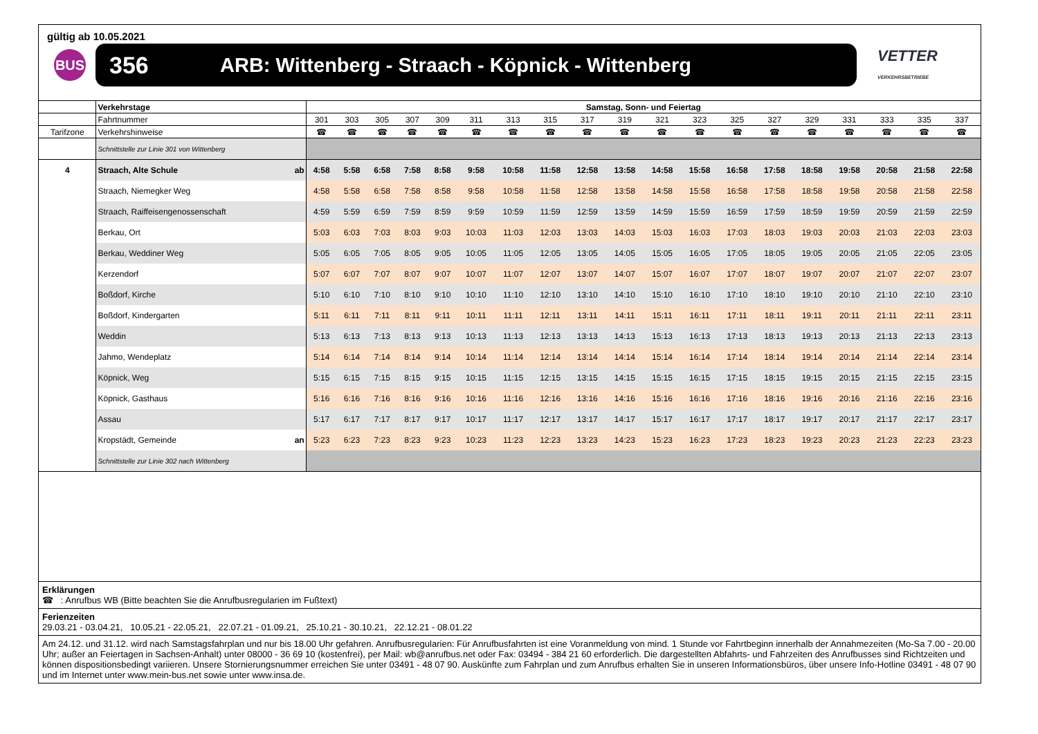gültig ab 10.05.2021
BUS
356 ARB: Wittenberg - Straach - Köpnick - Wittenberg
VETTER
VERKEHRSBETRIEBE
| | Verkehrstage | Samstag, Sonn- und Feiertag | | | | | | | | | | | | | | | | | | |
| | Fahrtnummer | 301 | 303 | 305 | 307 | 309 | 311 | 313 | 315 | 317 | 319 | 321 | 323 | 325 | 327 | 329 | 331 | 333 | 335 | 337 |
| Tarifzone | Verkehrshinweise | ☎ | ☎ | ☎ | ☎ | ☎ | ☎ | ☎ | ☎ | ☎ | ☎ | ☎ | ☎ | ☎ | ☎ | ☎ | ☎ | ☎ | ☎ | ☎ |
| | Schnittstelle zur Linie 301 von Wittenberg | | | | | | | | | | | | | | | | | | | |
| 4 | Straach, Alte Schule ab | 4:58 | 5:58 | 6:58 | 7:58 | 8:58 | 9:58 | 10:58 | 11:58 | 12:58 | 13:58 | 14:58 | 15:58 | 16:58 | 17:58 | 18:58 | 19:58 | 20:58 | 21:58 | 22:58 |
| | Straach, Niemegker Weg | 4:58 | 5:58 | 6:58 | 7:58 | 8:58 | 9:58 | 10:58 | 11:58 | 12:58 | 13:58 | 14:58 | 15:58 | 16:58 | 17:58 | 18:58 | 19:58 | 20:58 | 21:58 | 22:58 |
| | Straach, Raiffeisengenossenschaft | 4:59 | 5:59 | 6:59 | 7:59 | 8:59 | 9:59 | 10:59 | 11:59 | 12:59 | 13:59 | 14:59 | 15:59 | 16:59 | 17:59 | 18:59 | 19:59 | 20:59 | 21:59 | 22:59 |
| | Berkau, Ort | 5:03 | 6:03 | 7:03 | 8:03 | 9:03 | 10:03 | 11:03 | 12:03 | 13:03 | 14:03 | 15:03 | 16:03 | 17:03 | 18:03 | 19:03 | 20:03 | 21:03 | 22:03 | 23:03 |
| | Berkau, Weddiner Weg | 5:05 | 6:05 | 7:05 | 8:05 | 9:05 | 10:05 | 11:05 | 12:05 | 13:05 | 14:05 | 15:05 | 16:05 | 17:05 | 18:05 | 19:05 | 20:05 | 21:05 | 22:05 | 23:05 |
| | Kerzendorf | 5:07 | 6:07 | 7:07 | 8:07 | 9:07 | 10:07 | 11:07 | 12:07 | 13:07 | 14:07 | 15:07 | 16:07 | 17:07 | 18:07 | 19:07 | 20:07 | 21:07 | 22:07 | 23:07 |
| | Boßdorf, Kirche | 5:10 | 6:10 | 7:10 | 8:10 | 9:10 | 10:10 | 11:10 | 12:10 | 13:10 | 14:10 | 15:10 | 16:10 | 17:10 | 18:10 | 19:10 | 20:10 | 21:10 | 22:10 | 23:10 |
| | Boßdorf, Kindergarten | 5:11 | 6:11 | 7:11 | 8:11 | 9:11 | 10:11 | 11:11 | 12:11 | 13:11 | 14:11 | 15:11 | 16:11 | 17:11 | 18:11 | 19:11 | 20:11 | 21:11 | 22:11 | 23:11 |
| | Weddin | 5:13 | 6:13 | 7:13 | 8:13 | 9:13 | 10:13 | 11:13 | 12:13 | 13:13 | 14:13 | 15:13 | 16:13 | 17:13 | 18:13 | 19:13 | 20:13 | 21:13 | 22:13 | 23:13 |
| | Jahmo, Wendeplatz | 5:14 | 6:14 | 7:14 | 8:14 | 9:14 | 10:14 | 11:14 | 12:14 | 13:14 | 14:14 | 15:14 | 16:14 | 17:14 | 18:14 | 19:14 | 20:14 | 21:14 | 22:14 | 23:14 |
| | Köpnick, Weg | 5:15 | 6:15 | 7:15 | 8:15 | 9:15 | 10:15 | 11:15 | 12:15 | 13:15 | 14:15 | 15:15 | 16:15 | 17:15 | 18:15 | 19:15 | 20:15 | 21:15 | 22:15 | 23:15 |
| | Köpnick, Gasthaus | 5:16 | 6:16 | 7:16 | 8:16 | 9:16 | 10:16 | 11:16 | 12:16 | 13:16 | 14:16 | 15:16 | 16:16 | 17:16 | 18:16 | 19:16 | 20:16 | 21:16 | 22:16 | 23:16 |
| | Assau | 5:17 | 6:17 | 7:17 | 8:17 | 9:17 | 10:17 | 11:17 | 12:17 | 13:17 | 14:17 | 15:17 | 16:17 | 17:17 | 18:17 | 19:17 | 20:17 | 21:17 | 22:17 | 23:17 |
| | Kropstädt, Gemeinde an | 5:23 | 6:23 | 7:23 | 8:23 | 9:23 | 10:23 | 11:23 | 12:23 | 13:23 | 14:23 | 15:23 | 16:23 | 17:23 | 18:23 | 19:23 | 20:23 | 21:23 | 22:23 | 23:23 |
| | Schnittstelle zur Linie 302 nach Wittenberg | | | | | | | | | | | | | | | | | | | |
Erklärungen
☎ : Anrufbus WB (Bitte beachten Sie die Anrufbusregularien im Fußtext)
Ferienzeiten
29.03.21 - 03.04.21, 10.05.21 - 22.05.21, 22.07.21 - 01.09.21, 25.10.21 - 30.10.21, 22.12.21 - 08.01.22
Am 24.12. und 31.12. wird nach Samstagsfahrplan und nur bis 18.00 Uhr gefahren. Anrufbusregularien: Für Anrufbusfahrten ist eine Voranmeldung von mind. 1 Stunde vor Fahrtbeginn innerhalb der Annahmezeiten (Mo-Sa 7.00 - 20.00 Uhr; außer an Feiertagen in Sachsen-Anhalt) unter 08000 - 36 69 10 (kostenfrei), per Mail: wb@anrufbus.net oder Fax: 03494 - 384 21 60 erforderlich. Die dargestellten Abfahrts- und Fahrzeiten des Anrufbusses sind Richtzeiten und können dispositionsbedingt variieren. Unsere Stornierungsnummer erreichen Sie unter 03491 - 48 07 90. Auskünfte zum Fahrplan und zum Anrufbus erhalten Sie in unseren Informationsbüros, über unsere Info-Hotline 03491 - 48 07 90 und im Internet unter www.mein-bus.net sowie unter www.insa.de.